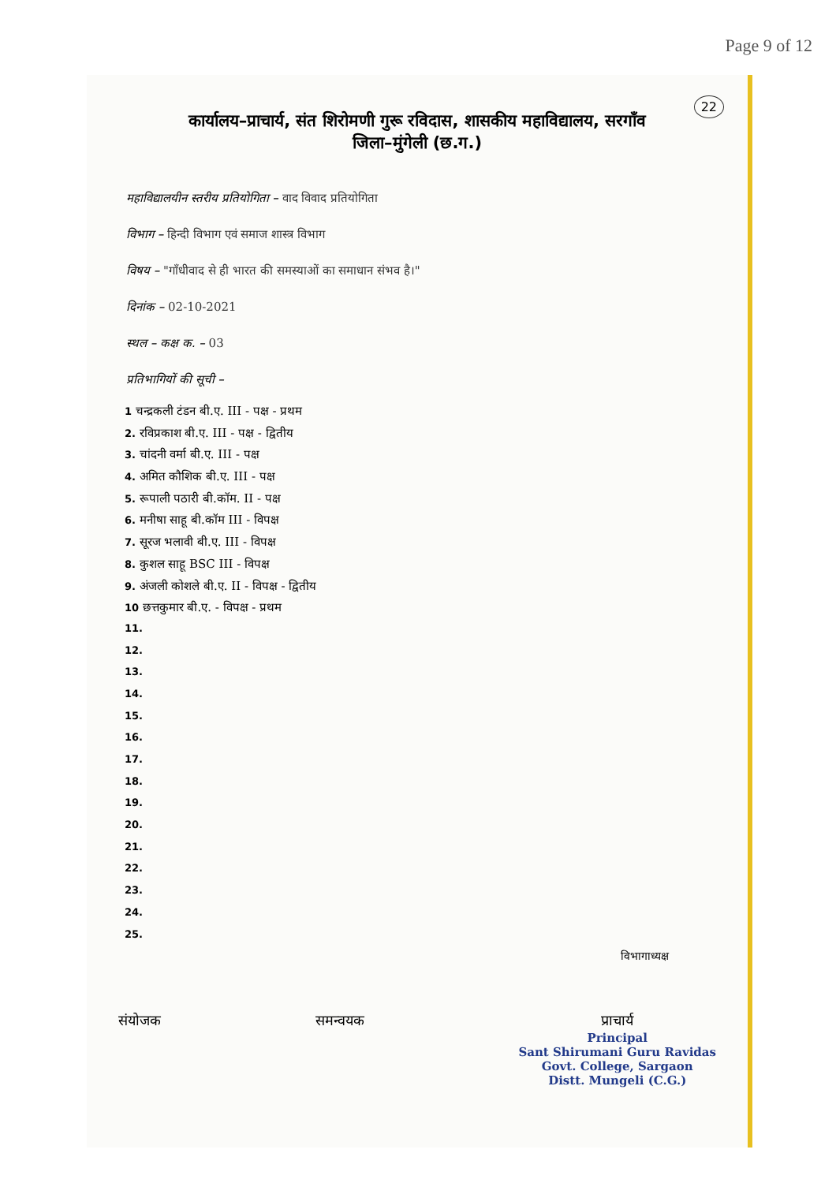Page 9 of 12
22
कार्यालय–प्राचार्य, संत शिरोमणी गुरू रविदास, शासकीय महाविद्यालय, सरगाँव
जिला–मुंगेली (छ.ग.)
महाविद्यालयीन स्तरीय प्रतियोगिता – वाद विवाद प्रतियोगिता
विभाग – हिन्दी विभाग एवं समाज शास्त्र विभाग
विषय – "गाँधीवाद से ही भारत की समस्याओं का समाधान संभव है।"
दिनांक – 02-10-2021
स्थल – कक्ष क. – 03
प्रतिभागियों की सूची –
1 चन्द्रकली टंडन बी.ए. III - पक्ष - प्रथम
2. रविप्रकाश बी.ए. III - पक्ष - द्वितीय
3. चांदनी वर्मा बी.ए. III - पक्ष
4. अमित कौशिक बी.ए. III - पक्ष
5. रूपाली पठारी बी.कॉम. II - पक्ष
6. मनीषा साहू बी.कॉम III - विपक्ष
7. सूरज भलावी बी.ए. III - विपक्ष
8. कुशल साहू BSC III - विपक्ष
9. अंजली कोशले बी.ए. II - विपक्ष - द्वितीय
10 छत्तकुमार बी.ए. - विपक्ष - प्रथम
11.
12.
13.
14.
15.
16.
17.
18.
19.
20.
21.
22.
23.
24.
25.
विभागाध्यक्ष
संयोजक समन्वयक प्राचार्य
Principal
Sant Shirumani Guru Ravidas
Govt. College, Sargaon
Distt. Mungeli (C.G.)